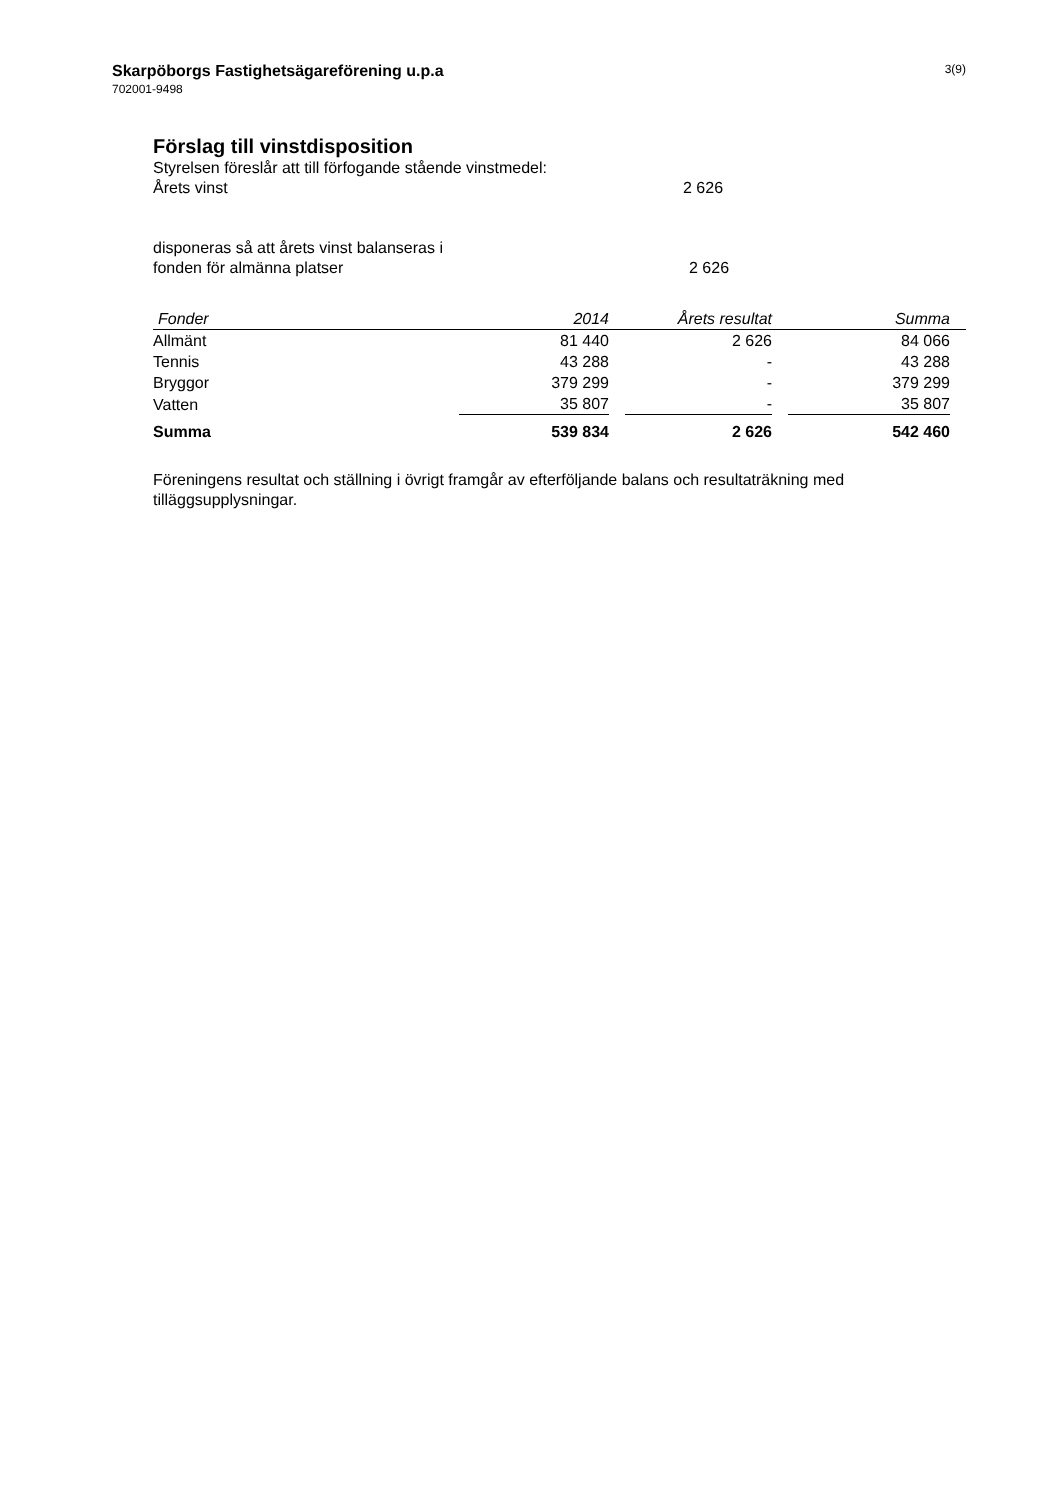Skarpöborgs Fastighetsägareförening u.p.a
702001-9498
3(9)
Förslag till vinstdisposition
Styrelsen föreslår att till förfogande stående vinstmedel:
Årets vinst 2 626
disponeras så att årets vinst balanseras i
fonden för almänna platser 2 626
| Fonder | 2014 | Årets resultat | Summa |
| --- | --- | --- | --- |
| Allmänt | 81 440 | 2 626 | 84 066 |
| Tennis | 43 288 | - | 43 288 |
| Bryggor | 379 299 | - | 379 299 |
| Vatten | 35 807 | - | 35 807 |
| Summa | 539 834 | 2 626 | 542 460 |
Föreningens resultat och ställning i övrigt framgår av efterföljande balans och resultaträkning med tilläggsupplysningar.